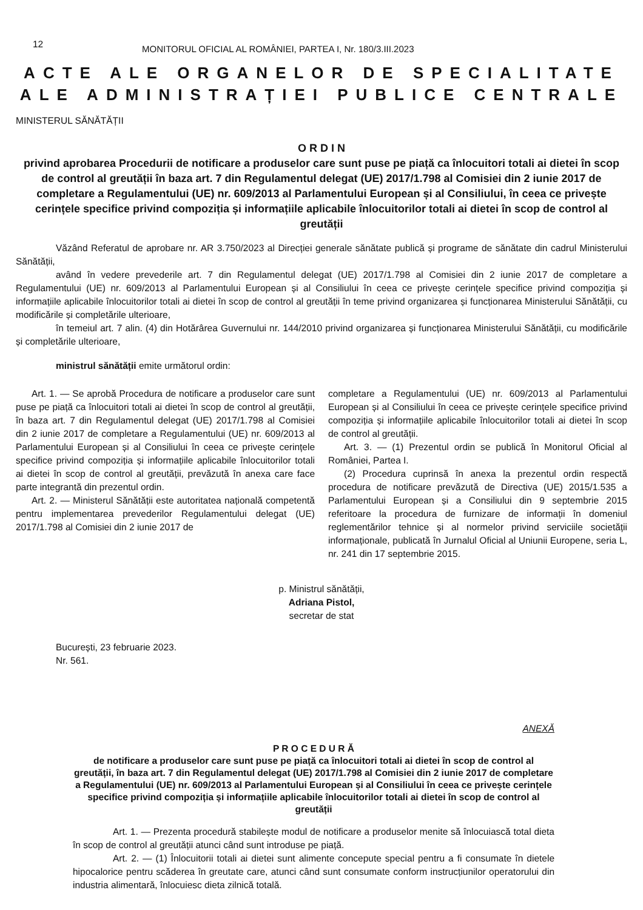12
MONITORUL OFICIAL AL ROMÂNIEI, PARTEA I, Nr. 180/3.III.2023
ACTE ALE ORGANELOR DE SPECIALITATE
ALE ADMINISTRAȚIEI PUBLICE CENTRALE
MINISTERUL SĂNĂTĂȚII
O R D I N
privind aprobarea Procedurii de notificare a produselor care sunt puse pe piață ca înlocuitori totali ai dietei în scop de control al greutății în baza art. 7 din Regulamentul delegat (UE) 2017/1.798 al Comisiei din 2 iunie 2017 de completare a Regulamentului (UE) nr. 609/2013 al Parlamentului European și al Consiliului, în ceea ce privește cerințele specifice privind compoziția și informațiile aplicabile înlocuitorilor totali ai dietei în scop de control al greutății
Văzând Referatul de aprobare nr. AR 3.750/2023 al Direcției generale sănătate publică și programe de sănătate din cadrul Ministerului Sănătății,
având în vedere prevederile art. 7 din Regulamentul delegat (UE) 2017/1.798 al Comisiei din 2 iunie 2017 de completare a Regulamentului (UE) nr. 609/2013 al Parlamentului European și al Consiliului în ceea ce privește cerințele specifice privind compoziția și informațiile aplicabile înlocuitorilor totali ai dietei în scop de control al greutății în teme privind organizarea și funcționarea Ministerului Sănătății, cu modificările și completările ulterioare,
în temeiul art. 7 alin. (4) din Hotărârea Guvernului nr. 144/2010 privind organizarea și funcționarea Ministerului Sănătății, cu modificările și completările ulterioare,
ministrul sănătății emite următorul ordin:
Art. 1. — Se aprobă Procedura de notificare a produselor care sunt puse pe piață ca înlocuitori totali ai dietei în scop de control al greutății, în baza art. 7 din Regulamentul delegat (UE) 2017/1.798 al Comisiei din 2 iunie 2017 de completare a Regulamentului (UE) nr. 609/2013 al Parlamentului European și al Consiliului în ceea ce privește cerințele specifice privind compoziția și informațiile aplicabile înlocuitorilor totali ai dietei în scop de control al greutății, prevăzută în anexa care face parte integrantă din prezentul ordin.
Art. 2. — Ministerul Sănătății este autoritatea națională competentă pentru implementarea prevederilor Regulamentului delegat (UE) 2017/1.798 al Comisiei din 2 iunie 2017 de
completare a Regulamentului (UE) nr. 609/2013 al Parlamentului European și al Consiliului în ceea ce privește cerințele specifice privind compoziția și informațiile aplicabile înlocuitorilor totali ai dietei în scop de control al greutății.
Art. 3. — (1) Prezentul ordin se publică în Monitorul Oficial al României, Partea I.
(2) Procedura cuprinsă în anexa la prezentul ordin respectă procedura de notificare prevăzută de Directiva (UE) 2015/1.535 a Parlamentului European și a Consiliului din 9 septembrie 2015 referitoare la procedura de furnizare de informații în domeniul reglementărilor tehnice și al normelor privind serviciile societății informaționale, publicată în Jurnalul Oficial al Uniunii Europene, seria L, nr. 241 din 17 septembrie 2015.
p. Ministrul sănătății,
Adriana Pistol,
secretar de stat
București, 23 februarie 2023.
Nr. 561.
ANEXĂ
P R O C E D U R Ă
de notificare a produselor care sunt puse pe piață ca înlocuitori totali ai dietei în scop de control al greutății, în baza art. 7 din Regulamentul delegat (UE) 2017/1.798 al Comisiei din 2 iunie 2017 de completare a Regulamentului (UE) nr. 609/2013 al Parlamentului European și al Consiliului în ceea ce privește cerințele specifice privind compoziția și informațiile aplicabile înlocuitorilor totali ai dietei în scop de control al greutății
Art. 1. — Prezenta procedură stabilește modul de notificare a produselor menite să înlocuiască total dieta în scop de control al greutății atunci când sunt introduse pe piață.
Art. 2. — (1) Înlocuitorii totali ai dietei sunt alimente concepute special pentru a fi consumate în dietele hipocalorice pentru scăderea în greutate care, atunci când sunt consumate conform instrucțiunilor operatorului din industria alimentară, înlocuiesc dieta zilnică totală.